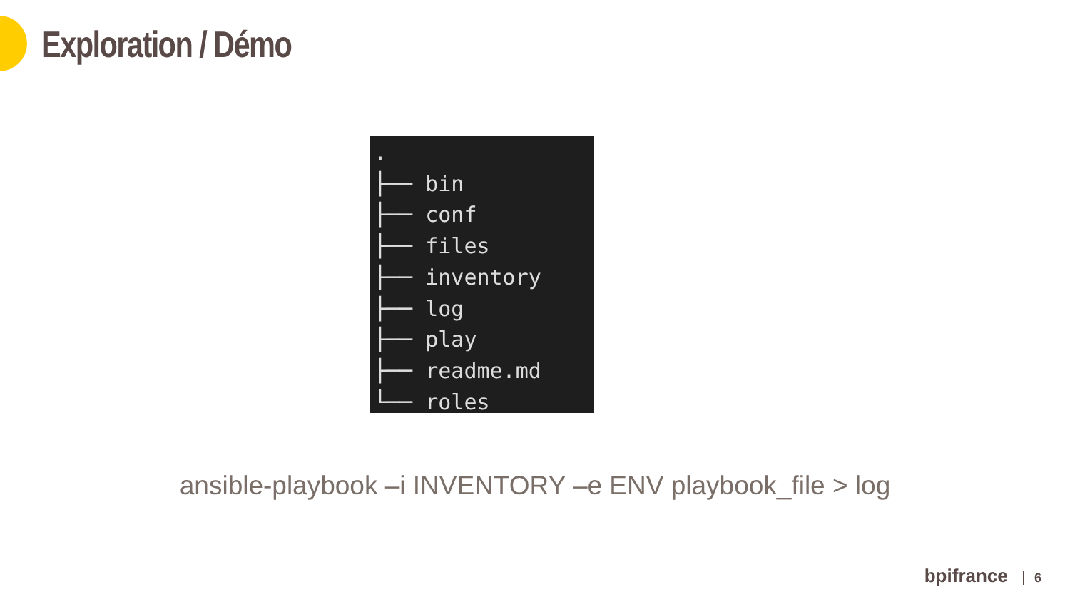Exploration / Démo
. ├── bin ├── conf ├── files ├── inventory ├── log ├── play ├── readme.md └── roles
ansible-playbook –i INVENTORY –e ENV playbook_file > log
bpifrance 6